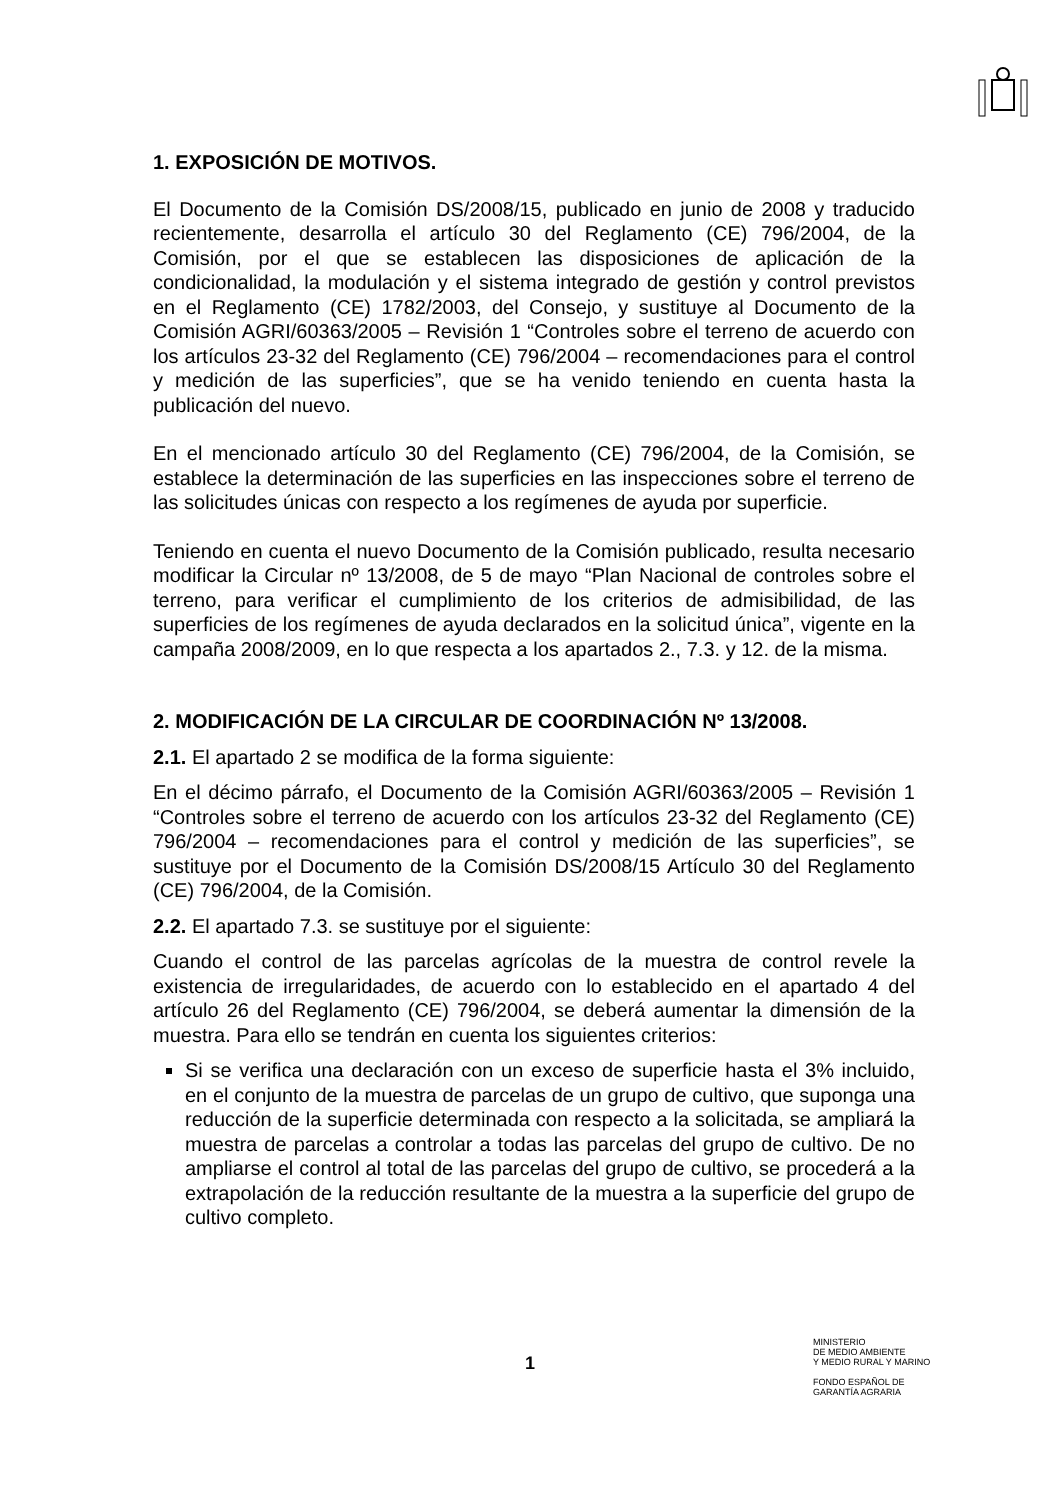1. EXPOSICIÓN DE MOTIVOS.
El Documento de la Comisión DS/2008/15, publicado en junio de 2008 y traducido recientemente, desarrolla el artículo 30 del Reglamento (CE) 796/2004, de la Comisión, por el que se establecen las disposiciones de aplicación de la condicionalidad, la modulación y el sistema integrado de gestión y control previstos en el Reglamento (CE) 1782/2003, del Consejo, y sustituye al Documento de la Comisión AGRI/60363/2005 – Revisión 1 “Controles sobre el terreno de acuerdo con los artículos 23-32 del Reglamento (CE) 796/2004 – recomendaciones para el control y medición de las superficies”, que se ha venido teniendo en cuenta hasta la publicación del nuevo.
En el mencionado artículo 30 del Reglamento (CE) 796/2004, de la Comisión, se establece la determinación de las superficies en las inspecciones sobre el terreno de las solicitudes únicas con respecto a los regímenes de ayuda por superficie.
Teniendo en cuenta el nuevo Documento de la Comisión publicado, resulta necesario modificar la Circular nº 13/2008, de 5 de mayo “Plan Nacional de controles sobre el terreno, para verificar el cumplimiento de los criterios de admisibilidad, de las superficies de los regímenes de ayuda declarados en la solicitud única”, vigente en la campaña 2008/2009, en lo que respecta a los apartados 2., 7.3. y 12. de la misma.
2. MODIFICACIÓN DE LA CIRCULAR DE COORDINACIÓN Nº 13/2008.
2.1. El apartado 2 se modifica de la forma siguiente:
En el décimo párrafo, el Documento de la Comisión AGRI/60363/2005 – Revisión 1 “Controles sobre el terreno de acuerdo con los artículos 23-32 del Reglamento (CE) 796/2004 – recomendaciones para el control y medición de las superficies”, se sustituye por el Documento de la Comisión DS/2008/15 Artículo 30 del Reglamento (CE) 796/2004, de la Comisión.
2.2. El apartado 7.3. se sustituye por el siguiente:
Cuando el control de las parcelas agrícolas de la muestra de control revele la existencia de irregularidades, de acuerdo con lo establecido en el apartado 4 del artículo 26 del Reglamento (CE) 796/2004, se deberá aumentar la dimensión de la muestra. Para ello se tendrán en cuenta los siguientes criterios:
Si se verifica una declaración con un exceso de superficie hasta el 3% incluido, en el conjunto de la muestra de parcelas de un grupo de cultivo, que suponga una reducción de la superficie determinada con respecto a la solicitada, se ampliará la muestra de parcelas a controlar a todas las parcelas del grupo de cultivo. De no ampliarse el control al total de las parcelas del grupo de cultivo, se procederá a la extrapolación de la reducción resultante de la muestra a la superficie del grupo de cultivo completo.
1
MINISTERIO
DE MEDIO AMBIENTE
Y MEDIO RURAL Y MARINO
FONDO ESPAÑOL DE
GARANTÍA AGRARIA